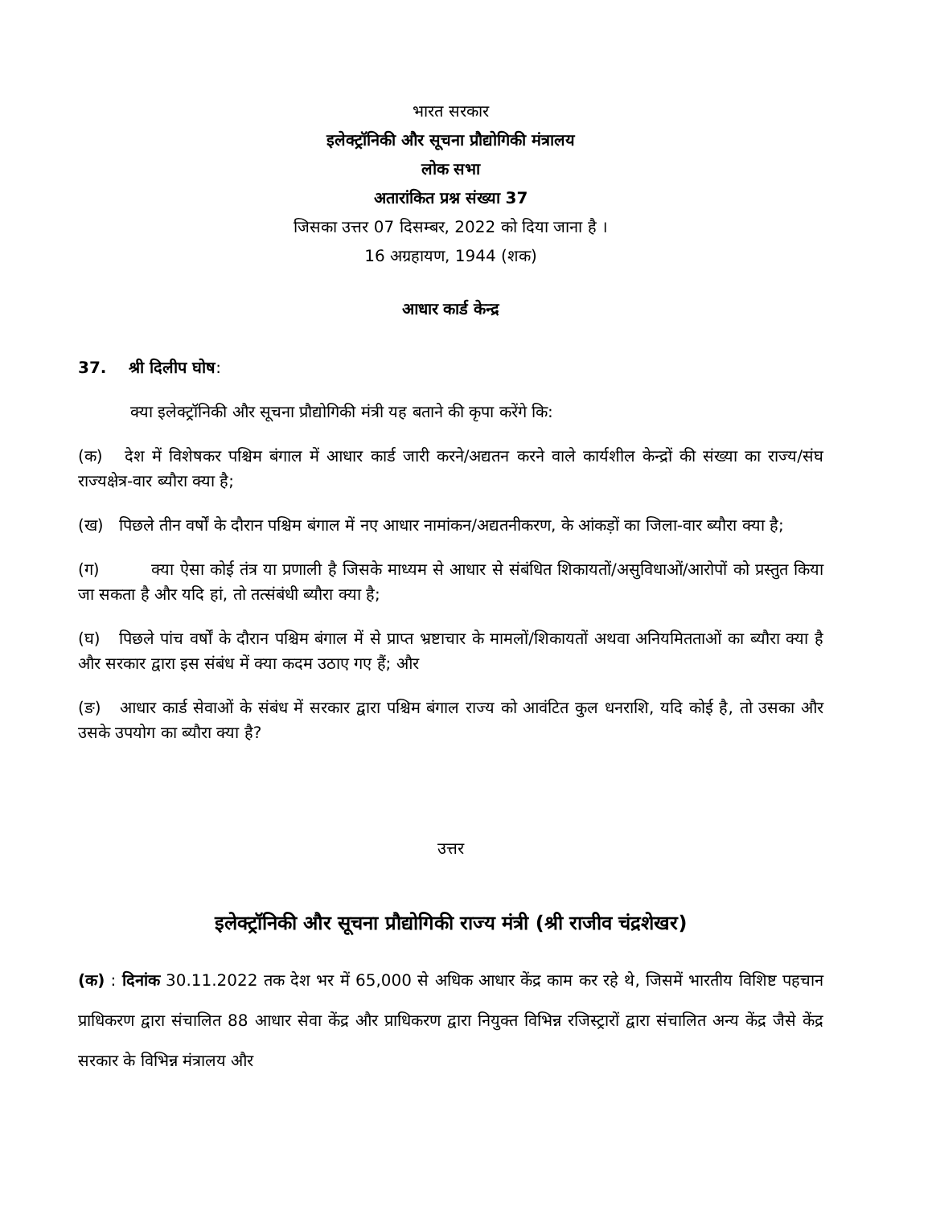भारत सरकार
इलेक्ट्रॉनिकी और सूचना प्रौद्योगिकी मंत्रालय
लोक सभा
अतारांकित प्रश्न संख्या 37
जिसका उत्तर 07 दिसम्बर, 2022 को दिया जाना है ।
16 अग्रहायण, 1944 (शक)
आधार कार्ड केन्द्र
37. श्री दिलीप घोष:
क्या इलेक्ट्रॉनिकी और सूचना प्रौद्योगिकी मंत्री यह बताने की कृपा करेंगे कि:
(क) देश में विशेषकर पश्चिम बंगाल में आधार कार्ड जारी करने/अद्यतन करने वाले कार्यशील केन्द्रों की संख्या का राज्य/संघ राज्यक्षेत्र-वार ब्यौरा क्या है;
(ख) पिछले तीन वर्षों के दौरान पश्चिम बंगाल में नए आधार नामांकन/अद्यतनीकरण, के आंकड़ों का जिला-वार ब्यौरा क्या है;
(ग) क्या ऐसा कोई तंत्र या प्रणाली है जिसके माध्यम से आधार से संबंधित शिकायतों/असुविधाओं/आरोपों को प्रस्तुत किया जा सकता है और यदि हां, तो तत्संबंधी ब्यौरा क्या है;
(घ) पिछले पांच वर्षों के दौरान पश्चिम बंगाल में से प्राप्त भ्रष्टाचार के मामलों/शिकायतों अथवा अनियमितताओं का ब्यौरा क्या है और सरकार द्वारा इस संबंध में क्या कदम उठाए गए हैं; और
(ङ) आधार कार्ड सेवाओं के संबंध में सरकार द्वारा पश्चिम बंगाल राज्य को आवंटित कुल धनराशि, यदि कोई है, तो उसका और उसके उपयोग का ब्यौरा क्या है?
उत्तर
इलेक्ट्रॉनिकी और सूचना प्रौद्योगिकी राज्य मंत्री (श्री राजीव चंद्रशेखर)
(क) : दिनांक 30.11.2022 तक देश भर में 65,000 से अधिक आधार केंद्र काम कर रहे थे, जिसमें भारतीय विशिष्ट पहचान प्राधिकरण द्वारा संचालित 88 आधार सेवा केंद्र और प्राधिकरण द्वारा नियुक्त विभिन्न रजिस्ट्रारों द्वारा संचालित अन्य केंद्र जैसे केंद्र सरकार के विभिन्न मंत्रालय और